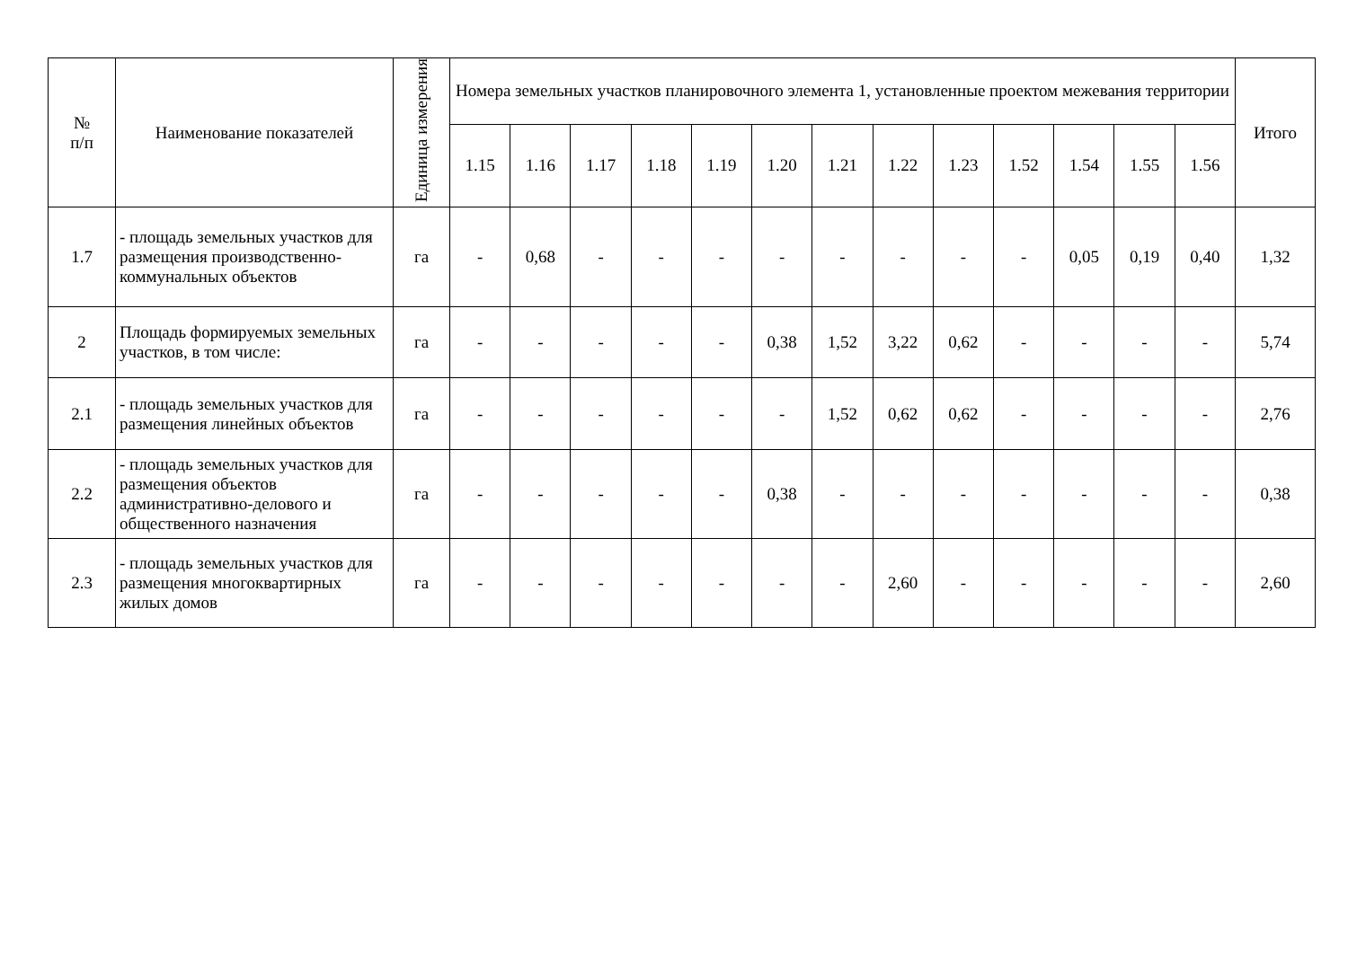| № п/п | Наименование показателей | Единица измерения | Номера земельных участков планировочного элемента 1, установленные проектом межевания территории | | | | | | | | | | | | | Итого |
| --- | --- | --- | --- | --- | --- | --- | --- | --- | --- | --- | --- | --- | --- | --- | --- | --- |
| | | | 1.15 | 1.16 | 1.17 | 1.18 | 1.19 | 1.20 | 1.21 | 1.22 | 1.23 | 1.52 | 1.54 | 1.55 | 1.56 | |
| 1.7 | - площадь земельных участков для размещения производственно-коммунальных объектов | га | - | 0,68 | - | - | - | - | - | - | - | - | 0,05 | 0,19 | 0,40 | 1,32 |
| 2 | Площадь формируемых земельных участков, в том числе: | га | - | - | - | - | - | 0,38 | 1,52 | 3,22 | 0,62 | - | - | - | - | 5,74 |
| 2.1 | - площадь земельных участков для размещения линейных объектов | га | - | - | - | - | - | - | 1,52 | 0,62 | 0,62 | - | - | - | - | 2,76 |
| 2.2 | - площадь земельных участков для размещения объектов административно-делового и общественного назначения | га | - | - | - | - | - | 0,38 | - | - | - | - | - | - | - | 0,38 |
| 2.3 | - площадь земельных участков для размещения многоквартирных жилых домов | га | - | - | - | - | - | - | - | 2,60 | - | - | - | - | - | 2,60 |